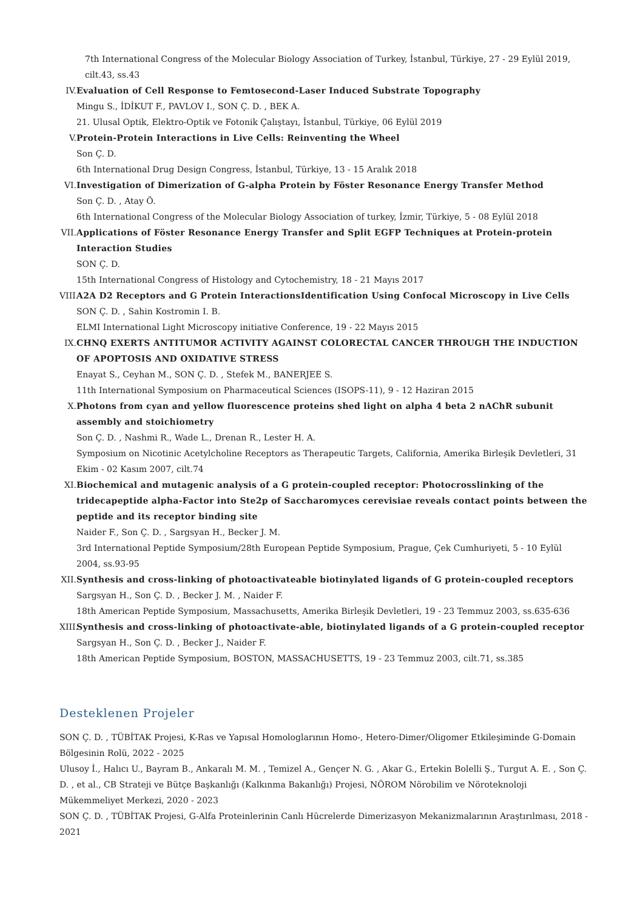7th International Congress of the Molecular Biology Association of Turkey, İstanbul, Türkiye, 27 - 29 Eylül 2019, cilt.43, ss.43
IV. Evaluation of Cell Response to Femtosecond-Laser Induced Substrate Topography
Mingu S., İDİKUT F., PAVLOV I., SON Ç. D. , BEK A.
21. Ulusal Optik, Elektro-Optik ve Fotonik Çalıştayı, İstanbul, Türkiye, 06 Eylül 2019
V. Protein-Protein Interactions in Live Cells: Reinventing the Wheel
Son Ç. D.
6th International Drug Design Congress, İstanbul, Türkiye, 13 - 15 Aralık 2018
VI. Investigation of Dimerization of G-alpha Protein by Föster Resonance Energy Transfer Method
Son Ç. D. , Atay Ö.
6th International Congress of the Molecular Biology Association of turkey, İzmir, Türkiye, 5 - 08 Eylül 2018
VII.
Applications of Föster Resonance Energy Transfer and Split EGFP Techniques at Protein-protein Interaction Studies
SON Ç. D.
15th International Congress of Histology and Cytochemistry, 18 - 21 Mayıs 2017
VIII.
A2A D2 Receptors and G Protein InteractionsIdentification Using Confocal Microscopy in Live Cells
SON Ç. D. , Sahin Kostromin I. B.
ELMI International Light Microscopy initiative Conference, 19 - 22 Mayıs 2015
IX. CHNQ EXERTS ANTITUMOR ACTIVITY AGAINST COLORECTAL CANCER THROUGH THE INDUCTION OF APOPTOSIS AND OXIDATIVE STRESS
Enayat S., Ceyhan M., SON Ç. D. , Stefek M., BANERJEE S.
11th International Symposium on Pharmaceutical Sciences (ISOPS-11), 9 - 12 Haziran 2015
X. Photons from cyan and yellow fluorescence proteins shed light on alpha 4 beta 2 nAChR subunit assembly and stoichiometry
Son Ç. D. , Nashmi R., Wade L., Drenan R., Lester H. A.
Symposium on Nicotinic Acetylcholine Receptors as Therapeutic Targets, California, Amerika Birleşik Devletleri, 31 Ekim - 02 Kasım 2007, cilt.74
XI. Biochemical and mutagenic analysis of a G protein-coupled receptor: Photocrosslinking of the tridecapeptide alpha-Factor into Ste2p of Saccharomyces cerevisiae reveals contact points between the peptide and its receptor binding site
Naider F., Son Ç. D. , Sargsyan H., Becker J. M.
3rd International Peptide Symposium/28th European Peptide Symposium, Prague, Çek Cumhuriyeti, 5 - 10 Eylül 2004, ss.93-95
XII.
Synthesis and cross-linking of photoactivateable biotinylated ligands of G protein-coupled receptors
Sargsyan H., Son Ç. D. , Becker J. M. , Naider F.
18th American Peptide Symposium, Massachusetts, Amerika Birleşik Devletleri, 19 - 23 Temmuz 2003, ss.635-636
XIII.
Synthesis and cross-linking of photoactivate-able, biotinylated ligands of a G protein-coupled receptor
Sargsyan H., Son Ç. D. , Becker J., Naider F.
18th American Peptide Symposium, BOSTON, MASSACHUSETTS, 19 - 23 Temmuz 2003, cilt.71, ss.385
Desteklenen Projeler
SON Ç. D. , TÜBİTAK Projesi, K-Ras ve Yapısal Homologlarının Homo-, Hetero-Dimer/Oligomer Etkileşiminde G-Domain Bölgesinin Rolü, 2022 - 2025
Ulusoy İ., Halıcı U., Bayram B., Ankaralı M. M. , Temizel A., Gençer N. G. , Akar G., Ertekin Bolelli Ş., Turgut A. E. , Son Ç. D. , et al., CB Strateji ve Bütçe Başkanlığı (Kalkınma Bakanlığı) Projesi, NÖROM Nörobilim ve Nöroteknoloji Mükemmeliyet Merkezi, 2020 - 2023
SON Ç. D. , TÜBİTAK Projesi, G-Alfa Proteinlerinin Canlı Hücrelerde Dimerizasyon Mekanizmalarının Araştırılması, 2018 - 2021